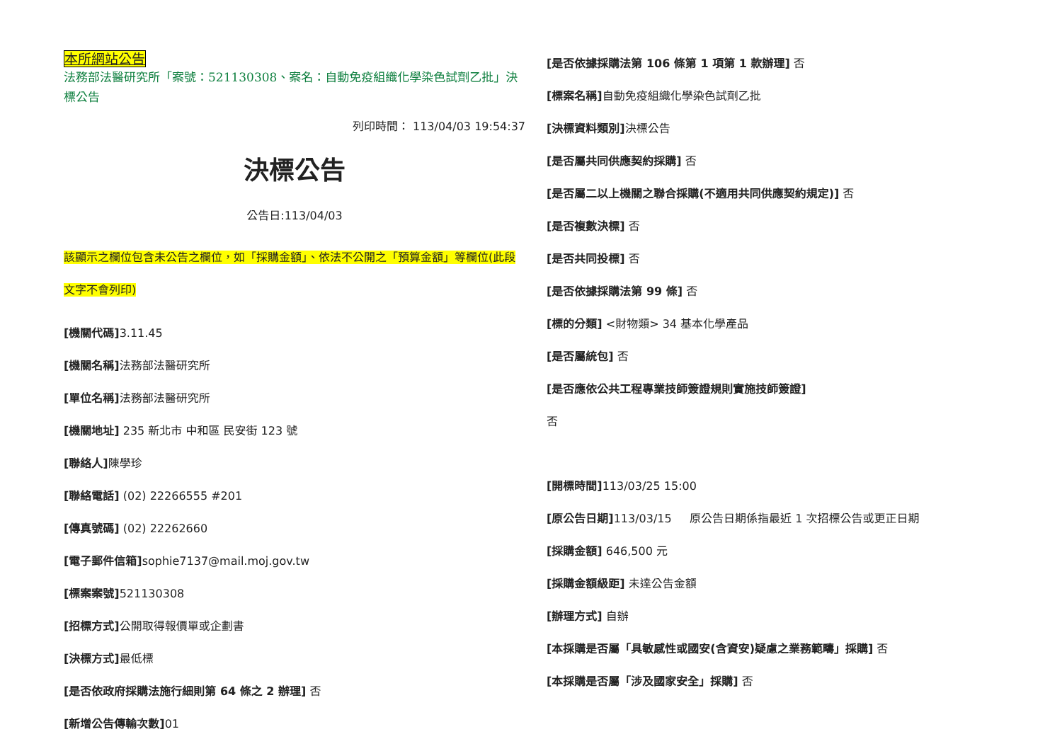本所網站公告
法務部法醫研究所「案號：521130308、案名：自動免疫組織化學染色試劑乙批」決標公告
列印時間： 113/04/03 19:54:37
決標公告
公告日:113/04/03
該顯示之欄位包含未公告之欄位，如「採購金額」、依法不公開之「預算金額」等欄位(此段文字不會列印)
[機關代碼] 3.11.45
[機關名稱] 法務部法醫研究所
[單位名稱] 法務部法醫研究所
[機關地址] 235 新北市 中和區 民安街 123 號
[聯絡人] 陳學珍
[聯絡電話] (02) 22266555 #201
[傳真號碼] (02) 22262660
[電子郵件信箱] sophie7137@mail.moj.gov.tw
[標案案號] 521130308
[招標方式] 公開取得報價單或企劃書
[決標方式] 最低標
[是否依政府採購法施行細則第 64 條之 2 辦理] 否
[新增公告傳輸次數] 01
[是否依據採購法第 106 條第 1 項第 1 款辦理] 否
[標案名稱] 自動免疫組織化學染色試劑乙批
[決標資料類別] 決標公告
[是否屬共同供應契約採購] 否
[是否屬二以上機關之聯合採購(不適用共同供應契約規定)] 否
[是否複數決標] 否
[是否共同投標] 否
[是否依據採購法第 99 條] 否
[標的分類] <財物類> 34 基本化學產品
[是否屬統包] 否
[是否應依公共工程專業技師簽證規則實施技師簽證]
否
[開標時間] 113/03/25 15:00
[原公告日期] 113/03/15 原公告日期係指最近 1 次招標公告或更正日期
[採購金額] 646,500 元
[採購金額級距] 未達公告金額
[辦理方式] 自辦
[本採購是否屬「具敏感性或國安(含資安)疑慮之業務範疇」採購] 否
[本採購是否屬「涉及國家安全」採購] 否